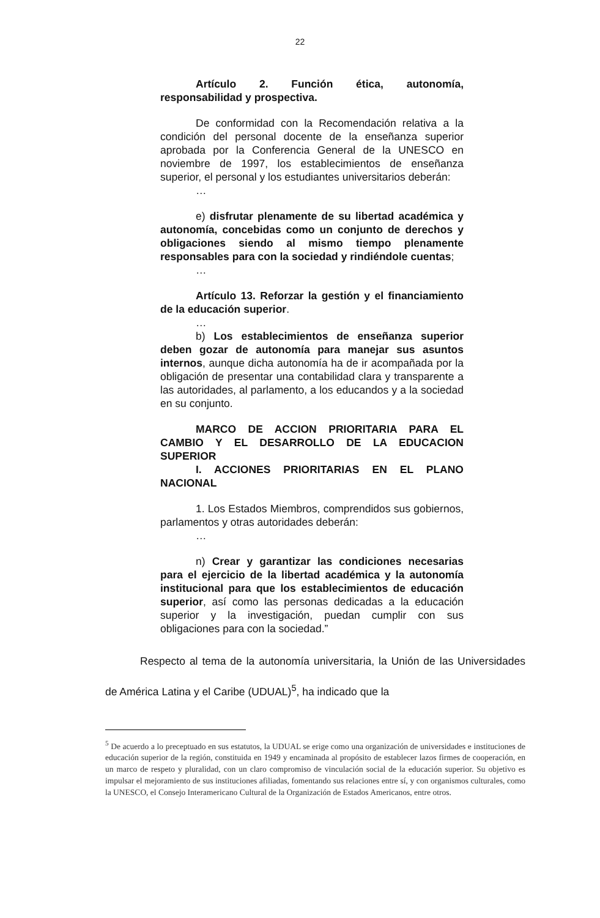22
Artículo 2. Función ética, autonomía, responsabilidad y prospectiva.
De conformidad con la Recomendación relativa a la condición del personal docente de la enseñanza superior aprobada por la Conferencia General de la UNESCO en noviembre de 1997, los establecimientos de enseñanza superior, el personal y los estudiantes universitarios deberán:
…
e) disfrutar plenamente de su libertad académica y autonomía, concebidas como un conjunto de derechos y obligaciones siendo al mismo tiempo plenamente responsables para con la sociedad y rindiéndole cuentas;
…
Artículo 13. Reforzar la gestión y el financiamiento de la educación superior.
…
b) Los establecimientos de enseñanza superior deben gozar de autonomía para manejar sus asuntos internos, aunque dicha autonomía ha de ir acompañada por la obligación de presentar una contabilidad clara y transparente a las autoridades, al parlamento, a los educandos y a la sociedad en su conjunto.
MARCO DE ACCION PRIORITARIA PARA EL CAMBIO Y EL DESARROLLO DE LA EDUCACION SUPERIOR
I. ACCIONES PRIORITARIAS EN EL PLANO NACIONAL
1. Los Estados Miembros, comprendidos sus gobiernos, parlamentos y otras autoridades deberán:
…
n) Crear y garantizar las condiciones necesarias para el ejercicio de la libertad académica y la autonomía institucional para que los establecimientos de educación superior, así como las personas dedicadas a la educación superior y la investigación, puedan cumplir con sus obligaciones para con la sociedad.”
Respecto al tema de la autonomía universitaria, la Unión de las Universidades de América Latina y el Caribe (UDUAL)<sup>5</sup>, ha indicado que la
<sup>5</sup> De acuerdo a lo preceptuado en sus estatutos, la UDUAL se erige como una organización de universidades e instituciones de educación superior de la región, constituida en 1949 y encaminada al propósito de establecer lazos firmes de cooperación, en un marco de respeto y pluralidad, con un claro compromiso de vinculación social de la educación superior. Su objetivo es impulsar el mejoramiento de sus instituciones afiliadas, fomentando sus relaciones entre sí, y con organismos culturales, como la UNESCO, el Consejo Interamericano Cultural de la Organización de Estados Americanos, entre otros.